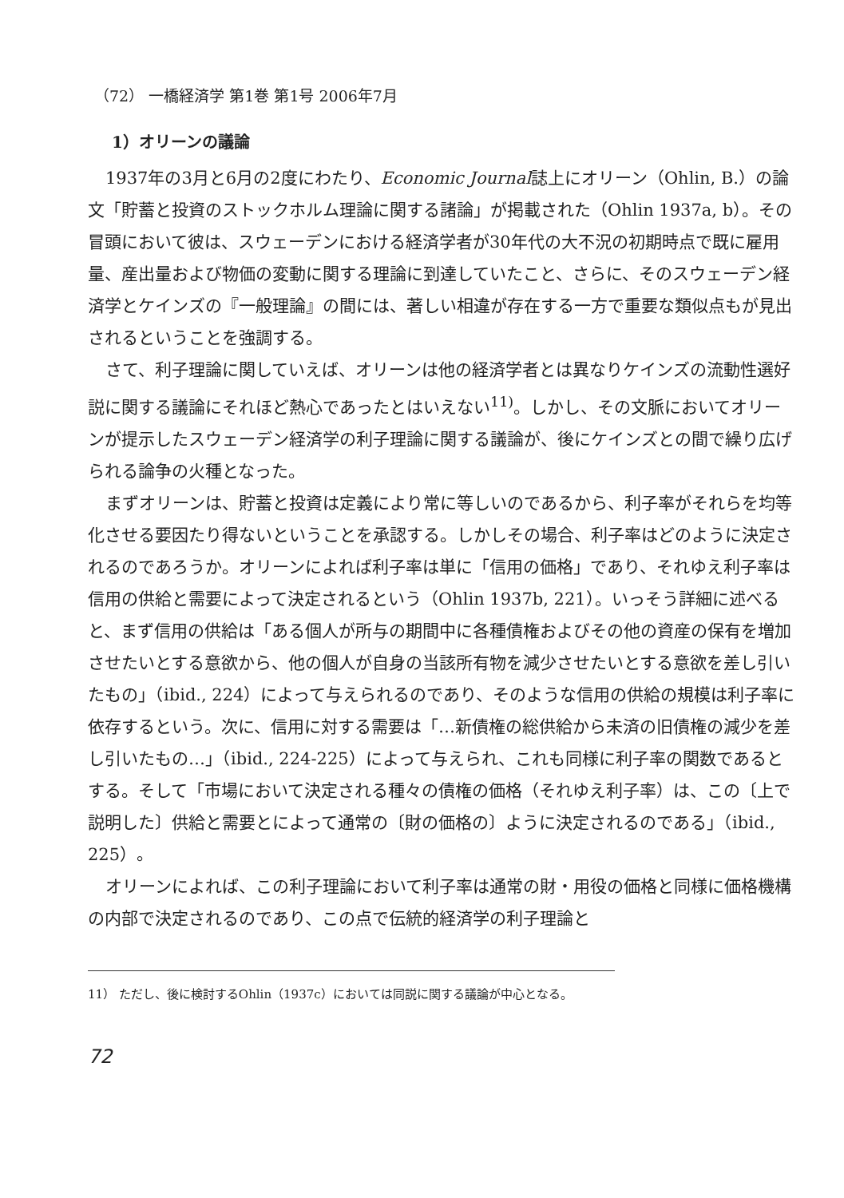（72） 一橋経済学 第1巻 第1号 2006年7月
1）オリーンの議論
1937年の3月と6月の2度にわたり、Economic Journal誌上にオリーン（Ohlin, B.）の論文「貯蓄と投資のストックホルム理論に関する諸論」が掲載された（Ohlin 1937a, b）。その冒頭において彼は、スウェーデンにおける経済学者が30年代の大不況の初期時点で既に雇用量、産出量および物価の変動に関する理論に到達していたこと、さらに、そのスウェーデン経済学とケインズの『一般理論』の間には、著しい相違が存在する一方で重要な類似点もが見出されるということを強調する。
さて、利子理論に関していえば、オリーンは他の経済学者とは異なりケインズの流動性選好説に関する議論にそれほど熱心であったとはいえない<sup>11)</sup>。しかし、その文脈においてオリーンが提示したスウェーデン経済学の利子理論に関する議論が、後にケインズとの間で繰り広げられる論争の火種となった。
まずオリーンは、貯蓄と投資は定義により常に等しいのであるから、利子率がそれらを均等化させる要因たり得ないということを承認する。しかしその場合、利子率はどのように決定されるのであろうか。オリーンによれば利子率は単に「信用の価格」であり、それゆえ利子率は信用の供給と需要によって決定されるという（Ohlin 1937b, 221）。いっそう詳細に述べると、まず信用の供給は「ある個人が所与の期間中に各種債権およびその他の資産の保有を増加させたいとする意欲から、他の個人が自身の当該所有物を減少させたいとする意欲を差し引いたもの」（ibid., 224）によって与えられるのであり、そのような信用の供給の規模は利子率に依存するという。次に、信用に対する需要は「…新債権の総供給から未済の旧債権の減少を差し引いたもの…」（ibid., 224-225）によって与えられ、これも同様に利子率の関数であるとする。そして「市場において決定される種々の債権の価格（それゆえ利子率）は、この〔上で説明した〕供給と需要とによって通常の〔財の価格の〕ように決定されるのである」（ibid., 225）。
オリーンによれば、この利子理論において利子率は通常の財・用役の価格と同様に価格機構の内部で決定されるのであり、この点で伝統的経済学の利子理論と
11） ただし、後に検討するOhlin（1937c）においては同説に関する議論が中心となる。
72